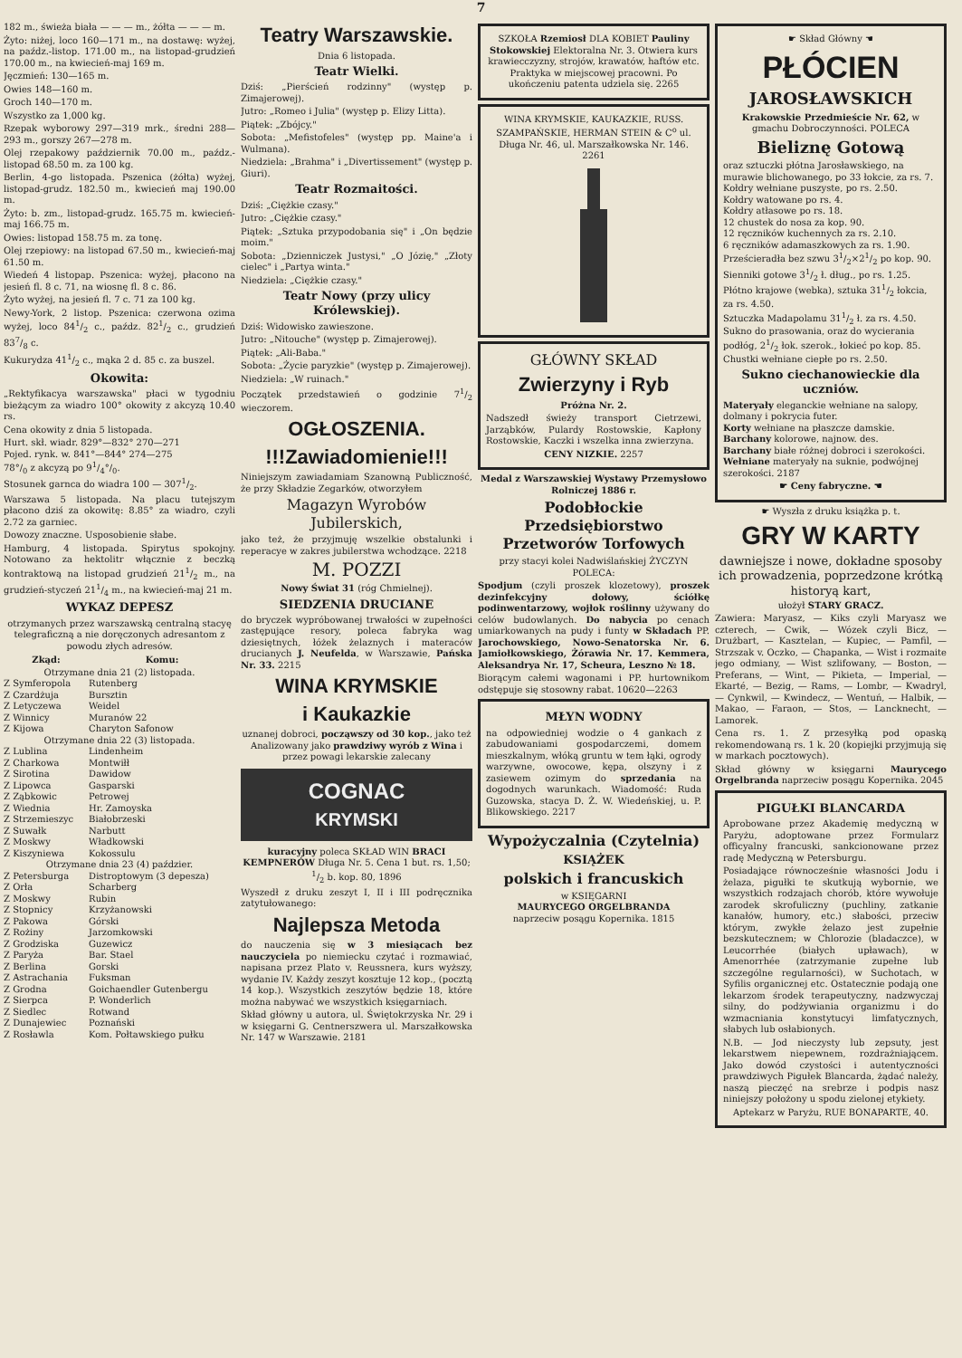7
182 m., świeża biała — — — m., żółta — — — m.
Żyto: niżej, loco 160—171 m., na dostawę: wyżej, na paźdz.-listop. 171.00 m., na listopad-grudzień 170.00 m., na kwiecień-maj 169 m.
Jęczmień: 130—165 m.
Owies 148—160 m.
Groch 140—170 m.
Wszystko za 1,000 kg.
Rzepak wyborowy 297—319 mrk., średni 288—293 m., gorszy 267—278 m.
Olej rzepakowy październik 70.00 m., paźdz.-listopad 68.50 m. za 100 kg.
Berlin, 4-go listopada. Pszenica (żółta) wyżej, listopad-grudz. 182.50 m., kwiecień maj 190.00 m.
Żyto: b. zm., listopad-grudz. 165.75 m. kwiecień-maj 166.75 m.
Owies: listopad 158.75 m. za tonę.
Olej rzepiowy: na listopad 67.50 m., kwiecień-maj 61.50 m.
Wiedeń 4 listopap. Pszenica: wyżej, płacono na jesień fl. 8 c. 71, na wiosnę fl. 8 c. 86.
Żyto wyżej, na jesień fl. 7 c. 71 za 100 kg.
Newy-York, 2 listop. Pszenica: czerwona ozima wyżej, loco 841/2 c., paźdz. 821/2 c., grudzień 837/8 c.
Kukurydza 411/2 c., mąka 2 d. 85 c. za buszel.
Okowita:
„Rektyfikacya warszawska" płaci w tygodniu bieżącym za wiadro 100° okowity z akcyzą 10.40 rs.
Cena okowity z dnia 5 listopada.
Hurt. skł. wiadr. 829°—832° 270—271
Pojed. rynk. w. 841°—844° 274—275
78°/<sub>0</sub> z akcyzą po 91/4°/<sub>0</sub>.
Stosunek garnca do wiadra 100 — 3071/2.
Warszawa 5 listopada. Na placu tutejszym płacono dziś za okowitę: 8.85° za wiadro, czyli 2.72 za garniec.
Dowozy znaczne. Usposobienie słabe.
Hamburg, 4 listopada. Spirytus spokojny. Notowano za hektolitr włącznie z beczką kontraktową na listopad grudzień 211/2 m., na grudzień-styczeń 211/4 m., na kwiecień-maj 21 m.
WYKAZ DEPESZ
otrzymanych przez warszawską centralną stacyę telegraficzną a nie doręczonych adresantom z powodu złych adresów.
| Zkąd: | Komu: |
| --- | --- |
| Otrzymane dnia 21 (2) listopada. | |
| Z Symferopola | Rutenberg |
| Z Czardżuja | Bursztin |
| Z Letyczewa | Weidel |
| Z Winnicy | Muranów 22 |
| Z Kijowa | Charyton Safonow |
| Otrzymane dnia 22 (3) listopada. | |
| Z Lublina | Lindenheim |
| Z Charkowa | Montwiłł |
| Z Sirotina | Dawidow |
| Z Lipowca | Gasparski |
| Z Ząbkowic | Petrowej |
| Z Wiednia | Hr. Zamoyska |
| Z Strzemieszyc | Białobrzeski |
| Z Suwałk | Narbutt |
| Z Moskwy | Władkowski |
| Z Kiszyniewa | Kokossulu |
| Otrzymane dnia 23 (4) paździer. | |
| Z Petersburga | Distroptowym (3 depesza) |
| Z Orła | Scharberg |
| Z Moskwy | Rubin |
| Z Stopnicy | Krzyżanowski |
| Z Pakowa | Górski |
| Z Rożiny | Jarzomkowski |
| Z Grodziska | Guzewicz |
| Z Paryża | Bar. Stael |
| Z Berlina | Gorski |
| Z Astrachania | Fuksman |
| Z Grodna | Goichaendler Gutenbergu |
| Z Sierpca | P. Wonderlich |
| Z Siedlec | Rotwand |
| Z Dunajewiec | Poznański |
| Z Rosławla | Kom. Połtawskiego pułku |
Teatry Warszawskie.
Dnia 6 listopada.
Teatr Wielki.
Dziś: „Pierścień rodzinny" (występ p. Zimajerowej).
Jutro: „Romeo i Julia" (występ p. Elizy Litta).
Piątek: „Zbójcy."
Sobota: „Mefistofeles" (występ pp. Maine'a i Wulmana).
Niedziela: „Brahma" i „Divertissement" (występ p. Giuri).
Teatr Rozmaitości.
Dziś: „Ciężkie czasy."
Jutro: „Ciężkie czasy."
Piątek: „Sztuka przypodobania się" i „On będzie moim."
Sobota: „Dzienniczek Justysi," „O Józię," „Złoty cielec" i „Partya winta."
Niedziela: „Ciężkie czasy."
Teatr Nowy (przy ulicy Królewskiej).
Dziś: Widowisko zawieszone.
Jutro: „Nitouche" (występ p. Zimajerowej).
Piątek: „Ali-Baba."
Sobota: „Życie paryzkie" (występ p. Zimajerowej).
Niedziela: „W ruinach."
Początek przedstawień o godzinie 71/2 wieczorem.
OGŁOSZENIA.
!!!Zawiadomienie!!!
Niniejszym zawiadamiam Szanowną Publiczność, że przy Składzie Zegarków, otworzyłem
Magazyn Wyrobów Jubilerskich,
jako też, że przyjmuję wszelkie obstalunki i reperacye w zakres jubilerstwa wchodzące. 2218
M. POZZI
Nowy Świat 31 (róg Chmielnej).
SIEDZENIA DRUCIANE
do bryczek wypróbowanej trwałości w zupełności zastępujące resory, poleca fabryka wag dziesiętnych, łóżek żelaznych i materaców drucianych J. Neufelda, w Warszawie, Pańska Nr. 33. 2215
WINA KRYMSKIE
i Kaukazkie
uznanej dobroci, począwszy od 30 kop., jako też Analizowany jako prawdziwy wyrób z Wina i przez powagi lekarskie zalecany
COGNAC
KRYMSKI
kuracyjny poleca SKŁAD WIN BRACI KEMPNERÓW Długa Nr. 5. Cena 1 but. rs. 1,50; 1/2 b. kop. 80, 1896
Wyszedł z druku zeszyt I, II i III podręcznika zatytułowanego:
Najlepsza Metoda
do nauczenia się w 3 miesiącach bez nauczyciela po niemiecku czytać i rozmawiać, napisana przez Plato v. Reussnera, kurs wyższy, wydanie IV. Każdy zeszyt kosztuje 12 kop., (pocztą 14 kop.). Wszystkich zeszytów będzie 18, które można nabywać we wszystkich księgarniach.
Skład główny u autora, ul. Świętokrzyska Nr. 29 i w księgarni G. Centnerszwera ul. Marszałkowska Nr. 147 w Warszawie. 2181
SZKOŁA Rzemiosł DLA KOBIET Pauliny Stokowskiej Elektoralna Nr. 3. Otwiera kurs krawiecczyzny, strojów, krawatów, haftów etc. Praktyka w miejscowej pracowni. Po ukończeniu patenta udziela się. 2265
WINA KRYMSKIE, KAUKAZKIE, RUSS. SZAMPAŃSKIE, HERMAN STEIN & C<sup>o</sup> ul. Długa Nr. 46, ul. Marszałkowska Nr. 146. 2261
GŁÓWNY SKŁAD
Zwierzyny i Ryb
Próżna Nr. 2.
Nadszedł świeży transport Cietrzewi, Jarząbków, Pulardy Rostowskie, Kapłony Rostowskie, Kaczki i wszelka inna zwierzyna.
CENY NIZKIE. 2257
Medal z Warszawskiej Wystawy Przemysłowo Rolniczej 1886 r.
Podobłockie Przedsiębiorstwo Przetworów Torfowych
przy stacyi kolei Nadwiślańskiej ŻYCZYN POLECA:
Spodjum (czyli proszek klozetowy), proszek dezinfekcyjny dołowy, ściółkę podinwentarzowy, wojłok roślinny używany do celów budowlanych. Do nabycia po cenach umiarkowanych na pudy i funty w Składach PP. Jarochowskiego, Nowo-Senatorska Nr. 6. Jamiołkowskiego, Żórawia Nr. 17. Kemmera, Aleksandrya Nr. 17, Scheura, Leszno № 18.
Biorącym całemi wagonami i PP. hurtownikom odstępuje się stosowny rabat. 10620—2263
MŁYN WODNY
na odpowiedniej wodzie o 4 gankach z zabudowaniami gospodarczemi, domem mieszkalnym, włóką gruntu w tem łąki, ogrody warzywne, owocowe, kępa, olszyny i z zasiewem ozimym do sprzedania na dogodnych warunkach. Wiadomość: Ruda Guzowska, stacya D. Ż. W. Wiedeńskiej, u. P. Blikowskiego. 2217
Wypożyczalnia (Czytelnia)
KSIĄŻEK
polskich i francuskich
w KSIĘGARNI
MAURYCEGO ORGELBRANDA
naprzeciw posągu Kopernika. 1815
☛ Skład Główny ☚
PŁÓCIEN
JAROSŁAWSKICH
Krakowskie Przedmieście Nr. 62, w gmachu Dobroczynności. POLECA
Bieliznę Gotową
oraz sztuczki płótna Jarosławskiego, na murawie blichowanego, po 33 łokcie, za rs. 7.
Kołdry wełniane puszyste, po rs. 2.50.
Kołdry watowane po rs. 4.
Kołdry atłasowe po rs. 18.
12 chustek do nosa za kop. 90.
12 ręczników kuchennych za rs. 2.10.
6 ręczników adamaszkowych za rs. 1.90.
Prześcieradła bez szwu 31/2×21/2 po kop. 90.
Sienniki gotowe 31/2 ł. dług., po rs. 1.25.
Płótno krajowe (webka), sztuka 311/2 łokcia, za rs. 4.50.
Sztuczka Madapolamu 311/2 ł. za rs. 4.50.
Sukno do prasowania, oraz do wycierania podłóg, 21/2 łok. szerok., łokieć po kop. 85.
Chustki wełniane ciepłe po rs. 2.50.
Sukno ciechanowieckie dla uczniów.
Materyały eleganckie wełniane na salopy, dolmany i pokrycia futer.
Korty wełniane na płaszcze damskie.
Barchany kolorowe, najnow. des.
Barchany białe różnej dobroci i szerokości.
Wełniane materyały na suknie, podwójnej szerokości. 2187
☛ Ceny fabryczne. ☚
☛ Wyszła z druku książka p. t.
GRY W KARTY
dawniejsze i nowe, dokładne sposoby ich prowadzenia, poprzedzone krótką historyą kart,
ułożył STARY GRACZ.
Zawiera: Maryasz, — Kiks czyli Maryasz we czterech, — Cwik, — Wózek czyli Bicz, — Drużbart, — Kasztelan, — Kupiec, — Pamfil, — Strzszak v. Oczko, — Chapanka, — Wist i rozmaite jego odmiany, — Wist szlifowany, — Boston, — Preferans, — Wint, — Pikieta, — Imperial, — Ekarté, — Bezig, — Rams, — Lombr, — Kwadryl, — Cynkwil, — Kwindecz, — Wentuń, — Halbik, — Makao, — Faraon, — Stos, — Lancknecht, — Lamorek.
Cena rs. 1. Z przesyłką pod opaską rekomendowaną rs. 1 k. 20 (kopiejki przyjmują się w markach pocztowych).
Skład główny w księgarni Maurycego Orgelbranda naprzeciw posągu Kopernika. 2045
PIGUŁKI BLANCARDA
Aprobowane przez Akademię medyczną w Paryżu, adoptowane przez Formularz officyalny francuski, sankcionowane przez radę Medyczną w Petersburgu.
Posiadające równocześnie własności Jodu i żelaza, pigułki te skutkują wybornie, we wszystkich rodzajach chorób, które wywołuje zarodek skrofuliczny (puchliny, zatkanie kanałów, humory, etc.) słabości, przeciw którym, zwykłe żelazo jest zupełnie bezskutecznem; w Chlorozie (bladaczce), w Leucorrhée (białych upławach), w Amenorrhée (zatrzymanie zupełne lub szczególne regularności), w Suchotach, w Syfilis organicznej etc. Ostatecznie podają one lekarzom środek terapeutyczny, nadzwyczaj silny, do podżywiania organizmu i do wzmacniania konstytucyi limfatycznych, słabych lub osłabionych.
N.B. — Jod nieczysty lub zepsuty, jest lekarstwem niepewnem, rozdrażniającem. Jako dowód czystości i autentyczności prawdziwych Pigułek Blancarda, żądać należy, naszą pieczęć na srebrze i podpis nasz niniejszy położony u spodu zielonej etykiety.
Aptekarz w Paryżu, RUE BONAPARTE, 40.